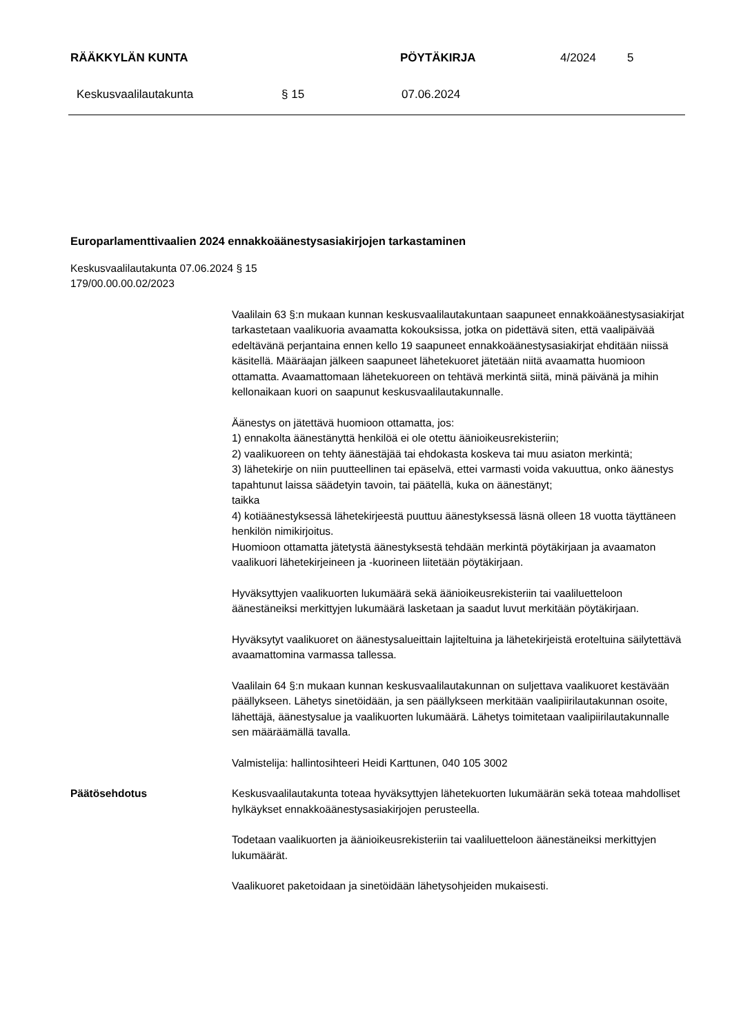RÄÄKKYLÄN KUNTA PÖYTÄKIRJA 4/2024 5
Keskusvaalilautakunta § 15 07.06.2024
Europarlamenttivaalien 2024 ennakkoäänestysasiakirjojen tarkastaminen
Keskusvaalilautakunta 07.06.2024 § 15
179/00.00.00.02/2023
Vaalilain 63 §:n mukaan kunnan keskusvaalilautakuntaan saapuneet ennakkoäänestysasiakirjat tarkastetaan vaalikuoria avaamatta kokouksissa, jotka on pidettävä siten, että vaalipäivää edeltävänä perjantaina ennen kello 19 saapuneet ennakkoäänestysasiakirjat ehditään niissä käsitellä. Määräajan jälkeen saapuneet lähetekuoret jätetään niitä avaamatta huomioon ottamatta. Avaamattomaan lähetekuoreen on tehtävä merkintä siitä, minä päivänä ja mihin kellonaikaan kuori on saapunut keskusvaalilautakunnalle.
Äänestys on jätettävä huomioon ottamatta, jos:
1) ennakolta äänestänyttä henkilöä ei ole otettu äänioikeusrekisteriin;
2) vaalikuoreen on tehty äänestäjää tai ehdokasta koskeva tai muu asiaton merkintä;
3) lähetekirje on niin puutteellinen tai epäselvä, ettei varmasti voida vakuuttua, onko äänestys tapahtunut laissa säädetyin tavoin, tai päätellä, kuka on äänestänyt;
taikka
4) kotiäänestyksessä lähetekirjeestä puuttuu äänestyksessä läsnä olleen 18 vuotta täyttäneen henkilön nimikirjoitus.
Huomioon ottamatta jätetystä äänestyksestä tehdään merkintä pöytäkirjaan ja avaamaton vaalikuori lähetekirjeineen ja -kuorineen liitetään pöytäkirjaan.
Hyväksyttyjen vaalikuorten lukumäärä sekä äänioikeusrekisteriin tai vaaliluetteloon äänestäneiksi merkittyjen lukumäärä lasketaan ja saadut luvut merkitään pöytäkirjaan.
Hyväksytyt vaalikuoret on äänestysalueittain lajiteltuina ja lähetekirjeistä eroteltuina säilytettävä avaamattomina varmassa tallessa.
Vaalilain 64 §:n mukaan kunnan keskusvaalilautakunnan on suljettava vaalikuoret kestävään päällykseen. Lähetys sinetöidään, ja sen päällykseen merkitään vaalipiirilautakunnan osoite, lähettäjä, äänestysalue ja vaalikuorten lukumäärä. Lähetys toimitetaan vaalipiirilautakunnalle sen määräämällä tavalla.
Valmistelija: hallintosihteeri Heidi Karttunen, 040 105 3002
Päätösehdotus Keskusvaalilautakunta toteaa hyväksyttyjen lähetekuorten lukumäärän sekä toteaa mahdolliset hylkäykset ennakkoäänestysasiakirjojen perusteella.
Todetaan vaalikuorten ja äänioikeusrekisteriin tai vaaliluetteloon äänestäneiksi merkittyjen lukumäärät.
Vaalikuoret paketoidaan ja sinetöidään lähetysohjeiden mukaisesti.